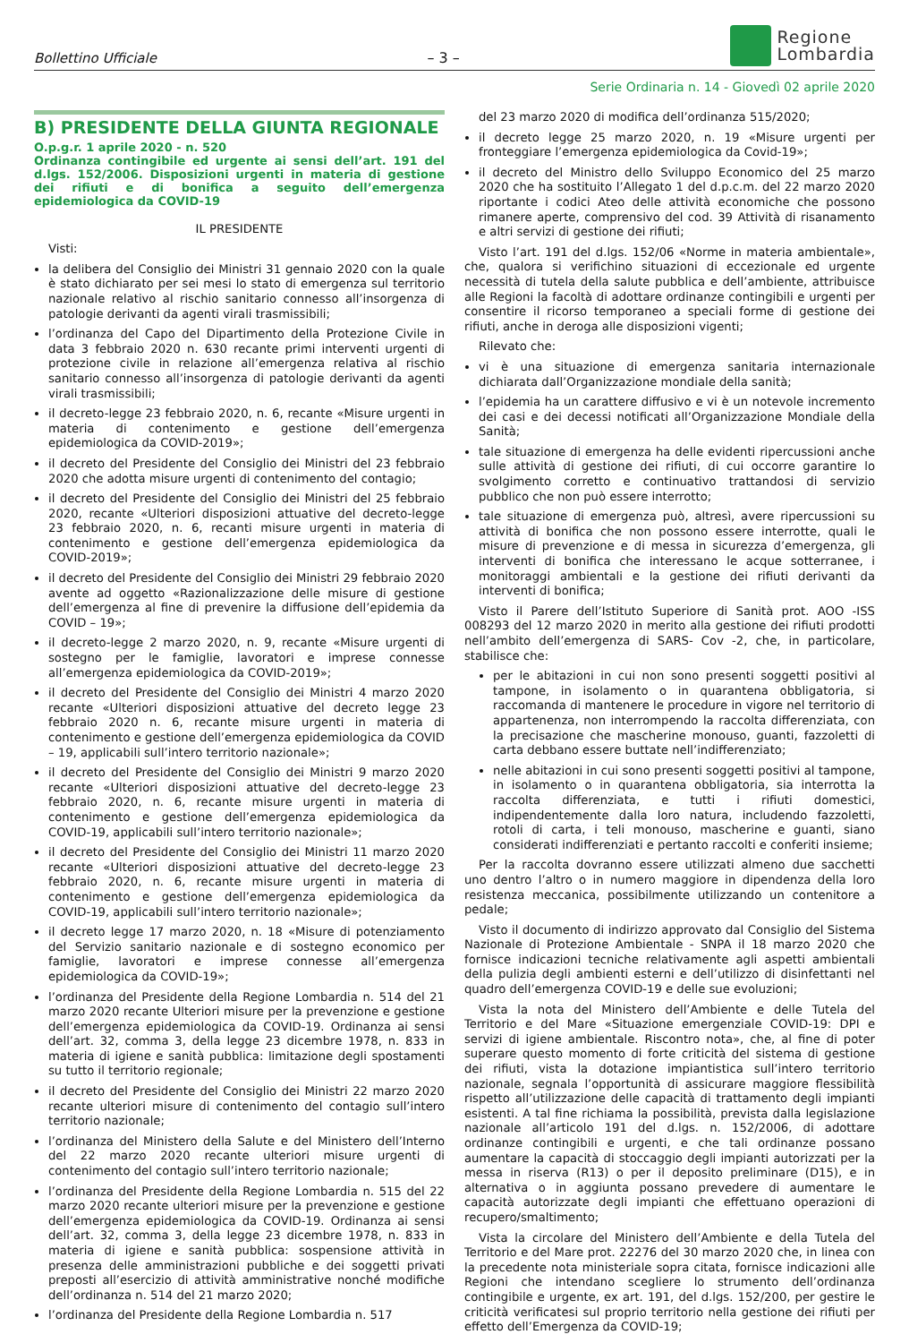Bollettino Ufficiale – 3 –
Regione
Lombardia
Serie Ordinaria n. 14 - Giovedì 02 aprile 2020
B) PRESIDENTE DELLA GIUNTA REGIONALE
O.p.g.r. 1 aprile 2020 - n. 520
Ordinanza contingibile ed urgente ai sensi dell’art. 191 del d.lgs. 152/2006. Disposizioni urgenti in materia di gestione dei rifiuti e di bonifica a seguito dell’emergenza epidemiologica da COVID-19
IL PRESIDENTE
Visti:
la delibera del Consiglio dei Ministri 31 gennaio 2020 con la quale è stato dichiarato per sei mesi lo stato di emergenza sul territorio nazionale relativo al rischio sanitario connesso all’insorgenza di patologie derivanti da agenti virali trasmissibili;
l’ordinanza del Capo del Dipartimento della Protezione Civile in data 3 febbraio 2020 n. 630 recante primi interventi urgenti di protezione civile in relazione all’emergenza relativa al rischio sanitario connesso all’insorgenza di patologie derivanti da agenti virali trasmissibili;
il decreto-legge 23 febbraio 2020, n. 6, recante «Misure urgenti in materia di contenimento e gestione dell’emergenza epidemiologica da COVID-2019»;
il decreto del Presidente del Consiglio dei Ministri del 23 febbraio 2020 che adotta misure urgenti di contenimento del contagio;
il decreto del Presidente del Consiglio dei Ministri del 25 febbraio 2020, recante «Ulteriori disposizioni attuative del decreto-legge 23 febbraio 2020, n. 6, recanti misure urgenti in materia di contenimento e gestione dell’emergenza epidemiologica da COVID-2019»;
il decreto del Presidente del Consiglio dei Ministri 29 febbraio 2020 avente ad oggetto «Razionalizzazione delle misure di gestione dell’emergenza al fine di prevenire la diffusione dell’epidemia da COVID – 19»;
il decreto-legge 2 marzo 2020, n. 9, recante «Misure urgenti di sostegno per le famiglie, lavoratori e imprese connesse all’emergenza epidemiologica da COVID-2019»;
il decreto del Presidente del Consiglio dei Ministri 4 marzo 2020 recante «Ulteriori disposizioni attuative del decreto legge 23 febbraio 2020 n. 6, recante misure urgenti in materia di contenimento e gestione dell’emergenza epidemiologica da COVID – 19, applicabili sull’intero territorio nazionale»;
il decreto del Presidente del Consiglio dei Ministri 9 marzo 2020 recante «Ulteriori disposizioni attuative del decreto-legge 23 febbraio 2020, n. 6, recante misure urgenti in materia di contenimento e gestione dell’emergenza epidemiologica da COVID-19, applicabili sull’intero territorio nazionale»;
il decreto del Presidente del Consiglio dei Ministri 11 marzo 2020 recante «Ulteriori disposizioni attuative del decreto-legge 23 febbraio 2020, n. 6, recante misure urgenti in materia di contenimento e gestione dell’emergenza epidemiologica da COVID-19, applicabili sull’intero territorio nazionale»;
il decreto legge 17 marzo 2020, n. 18 «Misure di potenziamento del Servizio sanitario nazionale e di sostegno economico per famiglie, lavoratori e imprese connesse all’emergenza epidemiologica da COVID-19»;
l’ordinanza del Presidente della Regione Lombardia n. 514 del 21 marzo 2020 recante Ulteriori misure per la prevenzione e gestione dell’emergenza epidemiologica da COVID-19. Ordinanza ai sensi dell’art. 32, comma 3, della legge 23 dicembre 1978, n. 833 in materia di igiene e sanità pubblica: limitazione degli spostamenti su tutto il territorio regionale;
il decreto del Presidente del Consiglio dei Ministri 22 marzo 2020 recante ulteriori misure di contenimento del contagio sull’intero territorio nazionale;
l’ordinanza del Ministero della Salute e del Ministero dell’Interno del 22 marzo 2020 recante ulteriori misure urgenti di contenimento del contagio sull’intero territorio nazionale;
l’ordinanza del Presidente della Regione Lombardia n. 515 del 22 marzo 2020 recante ulteriori misure per la prevenzione e gestione dell’emergenza epidemiologica da COVID-19. Ordinanza ai sensi dell’art. 32, comma 3, della legge 23 dicembre 1978, n. 833 in materia di igiene e sanità pubblica: sospensione attività in presenza delle amministrazioni pubbliche e dei soggetti privati preposti all’esercizio di attività amministrative nonché modifiche dell’ordinanza n. 514 del 21 marzo 2020;
l’ordinanza del Presidente della Regione Lombardia n. 517
del 23 marzo 2020 di modifica dell’ordinanza 515/2020;
il decreto legge 25 marzo 2020, n. 19 «Misure urgenti per fronteggiare l’emergenza epidemiologica da Covid-19»;
il decreto del Ministro dello Sviluppo Economico del 25 marzo 2020 che ha sostituito l’Allegato 1 del d.p.c.m. del 22 marzo 2020 riportante i codici Ateo delle attività economiche che possono rimanere aperte, comprensivo del cod. 39 Attività di risanamento e altri servizi di gestione dei rifiuti;
Visto l’art. 191 del d.lgs. 152/06 «Norme in materia ambientale», che, qualora si verifichino situazioni di eccezionale ed urgente necessità di tutela della salute pubblica e dell’ambiente, attribuisce alle Regioni la facoltà di adottare ordinanze contingibili e urgenti per consentire il ricorso temporaneo a speciali forme di gestione dei rifiuti, anche in deroga alle disposizioni vigenti;
Rilevato che:
vi è una situazione di emergenza sanitaria internazionale dichiarata dall’Organizzazione mondiale della sanità;
l’epidemia ha un carattere diffusivo e vi è un notevole incremento dei casi e dei decessi notificati all’Organizzazione Mondiale della Sanità;
tale situazione di emergenza ha delle evidenti ripercussioni anche sulle attività di gestione dei rifiuti, di cui occorre garantire lo svolgimento corretto e continuativo trattandosi di servizio pubblico che non può essere interrotto;
tale situazione di emergenza può, altresì, avere ripercussioni su attività di bonifica che non possono essere interrotte, quali le misure di prevenzione e di messa in sicurezza d’emergenza, gli interventi di bonifica che interessano le acque sotterranee, i monitoraggi ambientali e la gestione dei rifiuti derivanti da interventi di bonifica;
Visto il Parere dell’Istituto Superiore di Sanità prot. AOO -ISS 008293 del 12 marzo 2020 in merito alla gestione dei rifiuti prodotti nell’ambito dell’emergenza di SARS- Cov -2, che, in particolare, stabilisce che:
per le abitazioni in cui non sono presenti soggetti positivi al tampone, in isolamento o in quarantena obbligatoria, si raccomanda di mantenere le procedure in vigore nel territorio di appartenenza, non interrompendo la raccolta differenziata, con la precisazione che mascherine monouso, guanti, fazzoletti di carta debbano essere buttate nell’indifferenziato;
nelle abitazioni in cui sono presenti soggetti positivi al tampone, in isolamento o in quarantena obbligatoria, sia interrotta la raccolta differenziata, e tutti i rifiuti domestici, indipendentemente dalla loro natura, includendo fazzoletti, rotoli di carta, i teli monouso, mascherine e guanti, siano considerati indifferenziati e pertanto raccolti e conferiti insieme;
Per la raccolta dovranno essere utilizzati almeno due sacchetti uno dentro l’altro o in numero maggiore in dipendenza della loro resistenza meccanica, possibilmente utilizzando un contenitore a pedale;
Visto il documento di indirizzo approvato dal Consiglio del Sistema Nazionale di Protezione Ambientale - SNPA il 18 marzo 2020 che fornisce indicazioni tecniche relativamente agli aspetti ambientali della pulizia degli ambienti esterni e dell’utilizzo di disinfettanti nel quadro dell’emergenza COVID-19 e delle sue evoluzioni;
Vista la nota del Ministero dell’Ambiente e delle Tutela del Territorio e del Mare «Situazione emergenziale COVID-19: DPI e servizi di igiene ambientale. Riscontro nota», che, al fine di poter superare questo momento di forte criticità del sistema di gestione dei rifiuti, vista la dotazione impiantistica sull’intero territorio nazionale, segnala l’opportunità di assicurare maggiore flessibilità rispetto all’utilizzazione delle capacità di trattamento degli impianti esistenti. A tal fine richiama la possibilità, prevista dalla legislazione nazionale all’articolo 191 del d.lgs. n. 152/2006, di adottare ordinanze contingibili e urgenti, e che tali ordinanze possano aumentare la capacità di stoccaggio degli impianti autorizzati per la messa in riserva (R13) o per il deposito preliminare (D15), e in alternativa o in aggiunta possano prevedere di aumentare le capacità autorizzate degli impianti che effettuano operazioni di recupero/smaltimento;
Vista la circolare del Ministero dell’Ambiente e della Tutela del Territorio e del Mare prot. 22276 del 30 marzo 2020 che, in linea con la precedente nota ministeriale sopra citata, fornisce indicazioni alle Regioni che intendano scegliere lo strumento dell’ordinanza contingibile e urgente, ex art. 191, del d.lgs. 152/200, per gestire le criticità verificatesi sul proprio territorio nella gestione dei rifiuti per effetto dell’Emergenza da COVID-19;